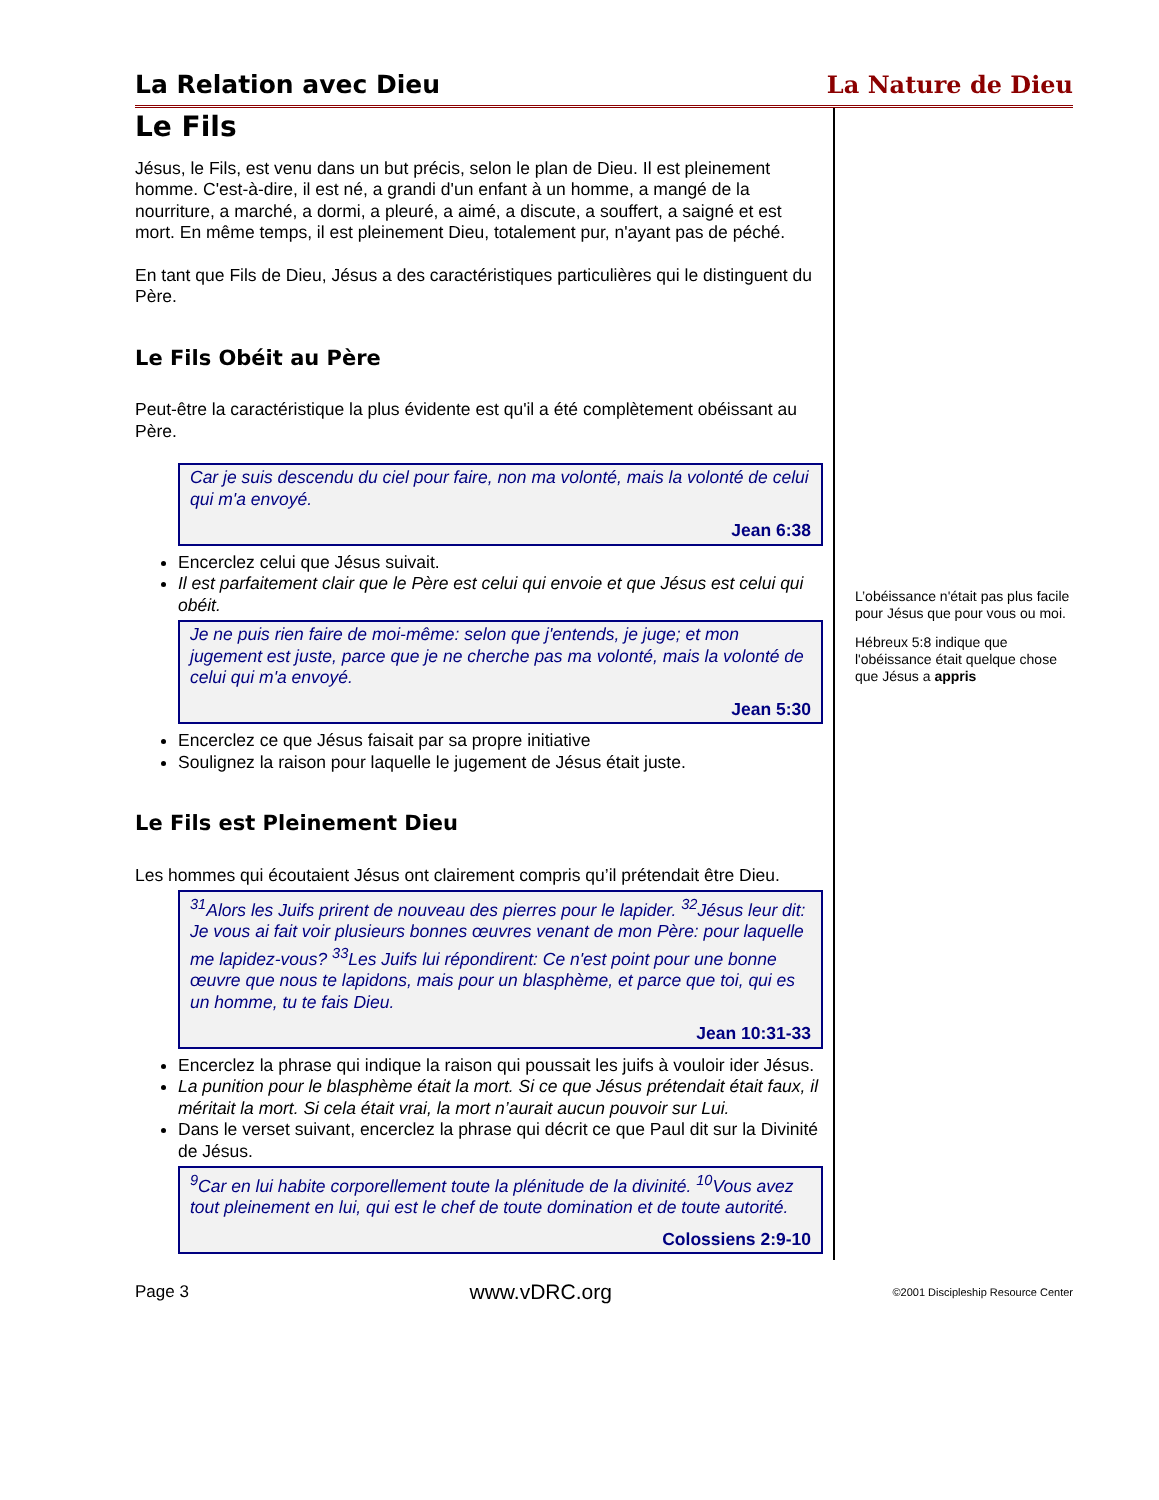La Relation avec Dieu
La Nature de Dieu
Le Fils
Jésus, le Fils, est venu dans un but précis, selon le plan de Dieu. Il est pleinement homme. C'est-à-dire, il est né, a grandi d'un enfant à un homme, a mangé de la nourriture, a marché, a dormi, a pleuré, a aimé, a discute, a souffert, a saigné et est mort. En même temps, il est pleinement Dieu, totalement pur, n'ayant pas de péché.
En tant que Fils de Dieu, Jésus a des caractéristiques particulières qui le distinguent du Père.
Le Fils Obéit au Père
Peut-être la caractéristique la plus évidente est qu'il a été complètement obéissant au Père.
Car je suis descendu du ciel pour faire, non ma volonté, mais la volonté de celui qui m'a envoyé.
Jean 6:38
Encerclez celui que Jésus suivait.
Il est parfaitement clair que le Père est celui qui envoie et que Jésus est celui qui obéit.
Je ne puis rien faire de moi-même: selon que j'entends, je juge; et mon jugement est juste, parce que je ne cherche pas ma volonté, mais la volonté de celui qui m'a envoyé.
Jean 5:30
Encerclez ce que Jésus faisait par sa propre initiative
Soulignez la raison pour laquelle le jugement de Jésus était juste.
Le Fils est Pleinement Dieu
Les hommes qui écoutaient Jésus ont clairement compris qu’il prétendait être Dieu.
<sup>31</sup> Alors les Juifs prirent de nouveau des pierres pour le lapider. <sup>32</sup>Jésus leur dit: Je vous ai fait voir plusieurs bonnes œuvres venant de mon Père: pour laquelle me lapidez-vous? <sup>33</sup>Les Juifs lui répondirent: Ce n'est point pour une bonne œuvre que nous te lapidons, mais pour un blasphème, et parce que toi, qui es un homme, tu te fais Dieu.
Jean 10:31-33
Encerclez la phrase qui indique la raison qui poussait les juifs à vouloir ider Jésus.
La punition pour le blasphème était la mort. Si ce que Jésus prétendait était faux, il méritait la mort. Si cela était vrai, la mort n’aurait aucun pouvoir sur Lui.
Dans le verset suivant, encerclez la phrase qui décrit ce que Paul dit sur la Divinité de Jésus.
<sup>9</sup> Car en lui habite corporellement toute la plénitude de la divinité. <sup>10</sup>Vous avez tout pleinement en lui, qui est le chef de toute domination et de toute autorité.
Colossiens 2:9-10
L’obéissance n'était pas plus facile pour Jésus que pour vous ou moi.
Hébreux 5:8 indique que l'obéissance était quelque chose que Jésus a appris
Page 3 www.vDRC.org ©2001 Discipleship Resource Center